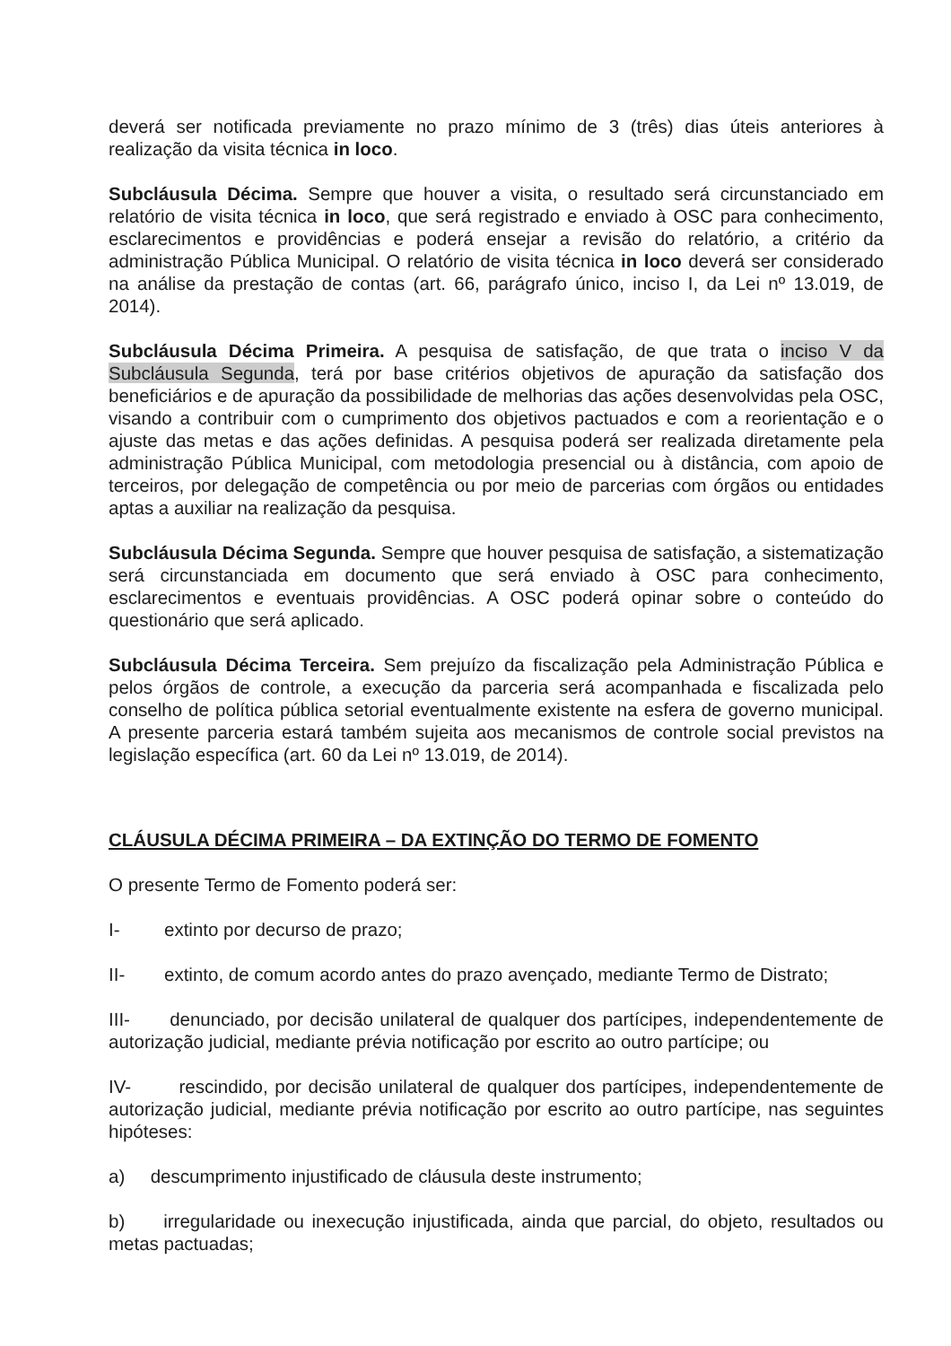deverá ser notificada previamente no prazo mínimo de 3 (três) dias úteis anteriores à realização da visita técnica in loco.
Subcláusula Décima. Sempre que houver a visita, o resultado será circunstanciado em relatório de visita técnica in loco, que será registrado e enviado à OSC para conhecimento, esclarecimentos e providências e poderá ensejar a revisão do relatório, a critério da administração Pública Municipal. O relatório de visita técnica in loco deverá ser considerado na análise da prestação de contas (art. 66, parágrafo único, inciso I, da Lei nº 13.019, de 2014).
Subcláusula Décima Primeira. A pesquisa de satisfação, de que trata o inciso V da Subcláusula Segunda, terá por base critérios objetivos de apuração da satisfação dos beneficiários e de apuração da possibilidade de melhorias das ações desenvolvidas pela OSC, visando a contribuir com o cumprimento dos objetivos pactuados e com a reorientação e o ajuste das metas e das ações definidas. A pesquisa poderá ser realizada diretamente pela administração Pública Municipal, com metodologia presencial ou à distância, com apoio de terceiros, por delegação de competência ou por meio de parcerias com órgãos ou entidades aptas a auxiliar na realização da pesquisa.
Subcláusula Décima Segunda. Sempre que houver pesquisa de satisfação, a sistematização será circunstanciada em documento que será enviado à OSC para conhecimento, esclarecimentos e eventuais providências. A OSC poderá opinar sobre o conteúdo do questionário que será aplicado.
Subcláusula Décima Terceira. Sem prejuízo da fiscalização pela Administração Pública e pelos órgãos de controle, a execução da parceria será acompanhada e fiscalizada pelo conselho de política pública setorial eventualmente existente na esfera de governo municipal. A presente parceria estará também sujeita aos mecanismos de controle social previstos na legislação específica (art. 60 da Lei nº 13.019, de 2014).
CLÁUSULA DÉCIMA PRIMEIRA – DA EXTINÇÃO DO TERMO DE FOMENTO
O presente Termo de Fomento poderá ser:
I- extinto por decurso de prazo;
II- extinto, de comum acordo antes do prazo avençado, mediante Termo de Distrato;
III- denunciado, por decisão unilateral de qualquer dos partícipes, independentemente de autorização judicial, mediante prévia notificação por escrito ao outro partícipe; ou
IV- rescindido, por decisão unilateral de qualquer dos partícipes, independentemente de autorização judicial, mediante prévia notificação por escrito ao outro partícipe, nas seguintes hipóteses:
a) descumprimento injustificado de cláusula deste instrumento;
b) irregularidade ou inexecução injustificada, ainda que parcial, do objeto, resultados ou metas pactuadas;